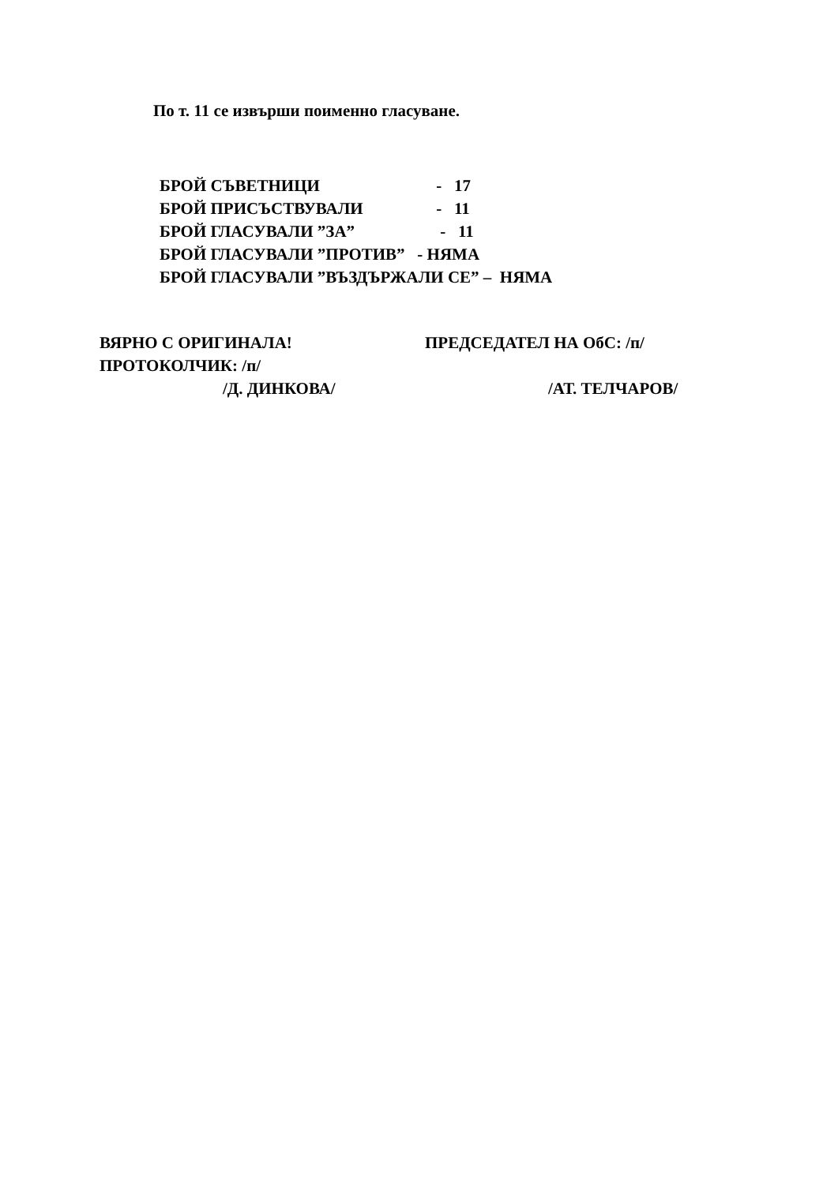По т. 11 се извърши поименно гласуване.
БРОЙ СЪВЕТНИЦИ - 17
БРОЙ ПРИСЪСТВУВАЛИ - 11
БРОЙ ГЛАСУВАЛИ ”ЗА” - 11
БРОЙ ГЛАСУВАЛИ ”ПРОТИВ” - НЯМА
БРОЙ ГЛАСУВАЛИ ”ВЪЗДЪРЖАЛИ СЕ” – НЯМА
ВЯРНО С ОРИГИНАЛА! ПРЕДСЕДАТЕЛ НА ОбС: /п/
ПРОТОКОЛЧИК: /п/
/Д. ДИНКОВА/ /АТ. ТЕЛЧАРОВ/